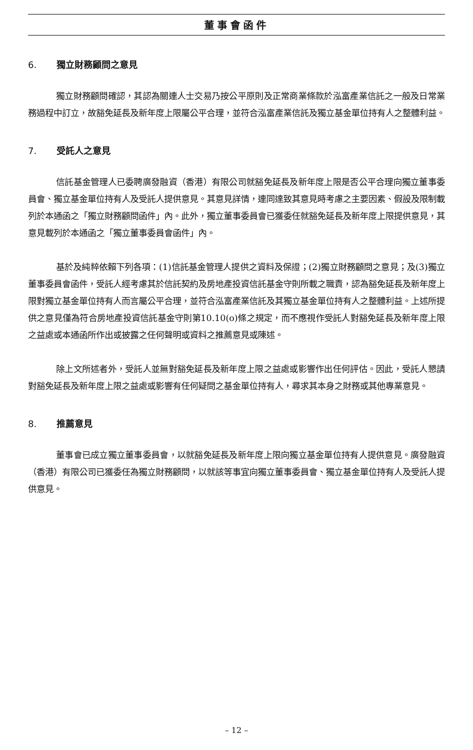董事會函件
6. 獨立財務顧問之意見
獨立財務顧問確認，其認為關連人士交易乃按公平原則及正常商業條款於泓富產業信託之一般及日常業務過程中訂立，故豁免延長及新年度上限屬公平合理，並符合泓富產業信託及獨立基金單位持有人之整體利益。
7. 受託人之意見
信託基金管理人已委聘廣發融資（香港）有限公司就豁免延長及新年度上限是否公平合理向獨立董事委員會、獨立基金單位持有人及受託人提供意見。其意見詳情，連同達致其意見時考慮之主要因素、假設及限制載列於本通函之「獨立財務顧問函件」內。此外，獨立董事委員會已獲委任就豁免延長及新年度上限提供意見，其意見載列於本通函之「獨立董事委員會函件」內。
基於及純粹依賴下列各項：(1)信託基金管理人提供之資料及保證；(2)獨立財務顧問之意見；及(3)獨立董事委員會函件，受託人經考慮其於信託契約及房地產投資信託基金守則所載之職責，認為豁免延長及新年度上限對獨立基金單位持有人而言屬公平合理，並符合泓富產業信託及其獨立基金單位持有人之整體利益。上述所提供之意見僅為符合房地產投資信託基金守則第10.10(o)條之規定，而不應視作受託人對豁免延長及新年度上限之益處或本通函所作出或披露之任何聲明或資料之推薦意見或陳述。
除上文所述者外，受託人並無對豁免延長及新年度上限之益處或影響作出任何評估。因此，受託人懇請對豁免延長及新年度上限之益處或影響有任何疑問之基金單位持有人，尋求其本身之財務或其他專業意見。
8. 推薦意見
董事會已成立獨立董事委員會，以就豁免延長及新年度上限向獨立基金單位持有人提供意見。廣發融資（香港）有限公司已獲委任為獨立財務顧問，以就該等事宜向獨立董事委員會、獨立基金單位持有人及受託人提供意見。
– 12 –